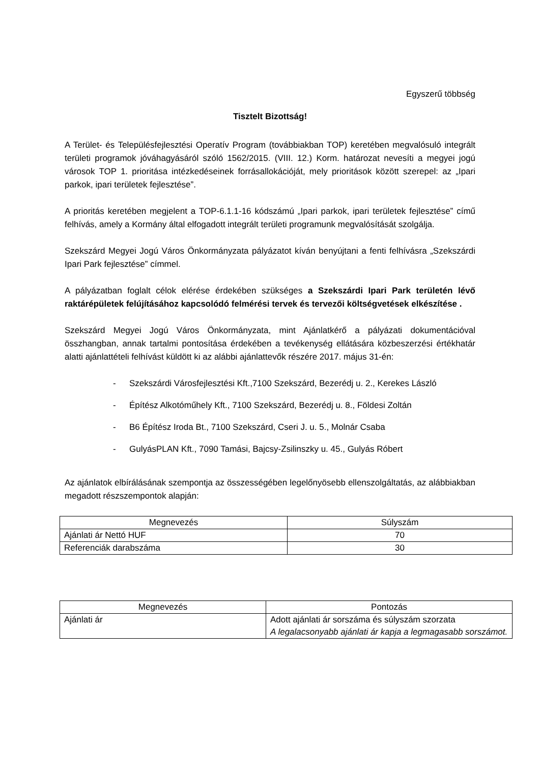Egyszerű többség
Tisztelt Bizottság!
A Terület- és Településfejlesztési Operatív Program (továbbiakban TOP) keretében megvalósuló integrált területi programok jóváhagyásáról szóló 1562/2015. (VIII. 12.) Korm. határozat nevesíti a megyei jogú városok TOP 1. prioritása intézkedéseinek forrásallokációját, mely prioritások között szerepel: az „Ipari parkok, ipari területek fejlesztése”.
A prioritás keretében megjelent a TOP-6.1.1-16 kódszámú „Ipari parkok, ipari területek fejlesztése” című felhívás, amely a Kormány által elfogadott integrált területi programunk megvalósítását szolgálja.
Szekszárd Megyei Jogú Város Önkormányzata pályázatot kíván benyújtani a fenti felhívásra „Szekszárdi Ipari Park fejlesztése” címmel.
A pályázatban foglalt célok elérése érdekében szükséges a Szekszárdi Ipari Park területén lévő raktárépületek felújításához kapcsolódó felmérési tervek és tervezői költségvetések elkészítése .
Szekszárd Megyei Jogú Város Önkormányzata, mint Ajánlatkérő a pályázati dokumentációval összhangban, annak tartalmi pontosítása érdekében a tevékenység ellátására közbeszerzési értékhatár alatti ajánlattételi felhívást küldött ki az alábbi ajánlattevők részére 2017. május 31-én:
- Szekszárdi Városfejlesztési Kft.,7100 Szekszárd, Bezerédj u. 2., Kerekes László
- Építész Alkotóműhely Kft., 7100 Szekszárd, Bezerédj u. 8., Földesi Zoltán
- B6 Építész Iroda Bt., 7100 Szekszárd, Cseri J. u. 5., Molnár Csaba
- GulyásPLAN Kft., 7090 Tamási, Bajcsy-Zsilinszky u. 45., Gulyás Róbert
Az ajánlatok elbírálásának szempontja az összességében legelőnyösebb ellenszolgáltatás, az alábbiakban megadott részszempontok alapján:
| Megnevezés | Súlyszám |
| --- | --- |
| Ajánlati ár Nettó HUF | 70 |
| Referenciák darabszáma | 30 |
| Megnevezés | Pontozás |
| --- | --- |
| Ajánlati ár | Adott ajánlati ár sorszáma és súlyszám szorzata A legalacsonyabb ajánlati ár kapja a legmagasabb sorszámot. |